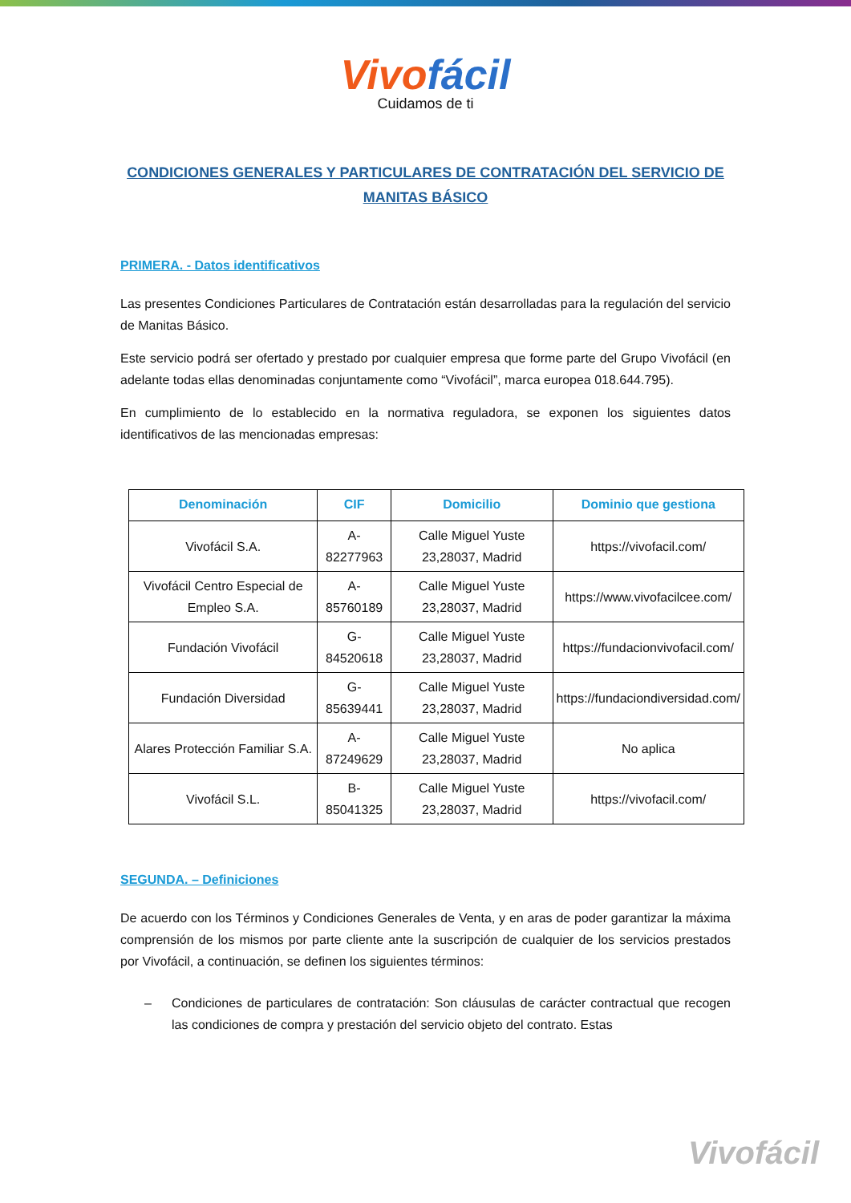Vivofácil
Cuidamos de ti
CONDICIONES GENERALES Y PARTICULARES DE CONTRATACIÓN DEL SERVICIO DE MANITAS BÁSICO
PRIMERA. - Datos identificativos
Las presentes Condiciones Particulares de Contratación están desarrolladas para la regulación del servicio de Manitas Básico.
Este servicio podrá ser ofertado y prestado por cualquier empresa que forme parte del Grupo Vivofácil (en adelante todas ellas denominadas conjuntamente como “Vivofácil”, marca europea 018.644.795).
En cumplimiento de lo establecido en la normativa reguladora, se exponen los siguientes datos identificativos de las mencionadas empresas:
| Denominación | CIF | Domicilio | Dominio que gestiona |
| --- | --- | --- | --- |
| Vivofácil S.A. | A-82277963 | Calle Miguel Yuste 23,28037, Madrid | https://vivofacil.com/ |
| Vivofácil Centro Especial de Empleo S.A. | A-85760189 | Calle Miguel Yuste 23,28037, Madrid | https://www.vivofacilcee.com/ |
| Fundación Vivofácil | G-84520618 | Calle Miguel Yuste 23,28037, Madrid | https://fundacionvivofacil.com/ |
| Fundación Diversidad | G-85639441 | Calle Miguel Yuste 23,28037, Madrid | https://fundaciondiversidad.com/ |
| Alares Protección Familiar S.A. | A-87249629 | Calle Miguel Yuste 23,28037, Madrid | No aplica |
| Vivofácil S.L. | B-85041325 | Calle Miguel Yuste 23,28037, Madrid | https://vivofacil.com/ |
SEGUNDA. – Definiciones
De acuerdo con los Términos y Condiciones Generales de Venta, y en aras de poder garantizar la máxima comprensión de los mismos por parte cliente ante la suscripción de cualquier de los servicios prestados por Vivofácil, a continuación, se definen los siguientes términos:
– Condiciones de particulares de contratación: Son cláusulas de carácter contractual que recogen las condiciones de compra y prestación del servicio objeto del contrato. Estas
Vivofácil